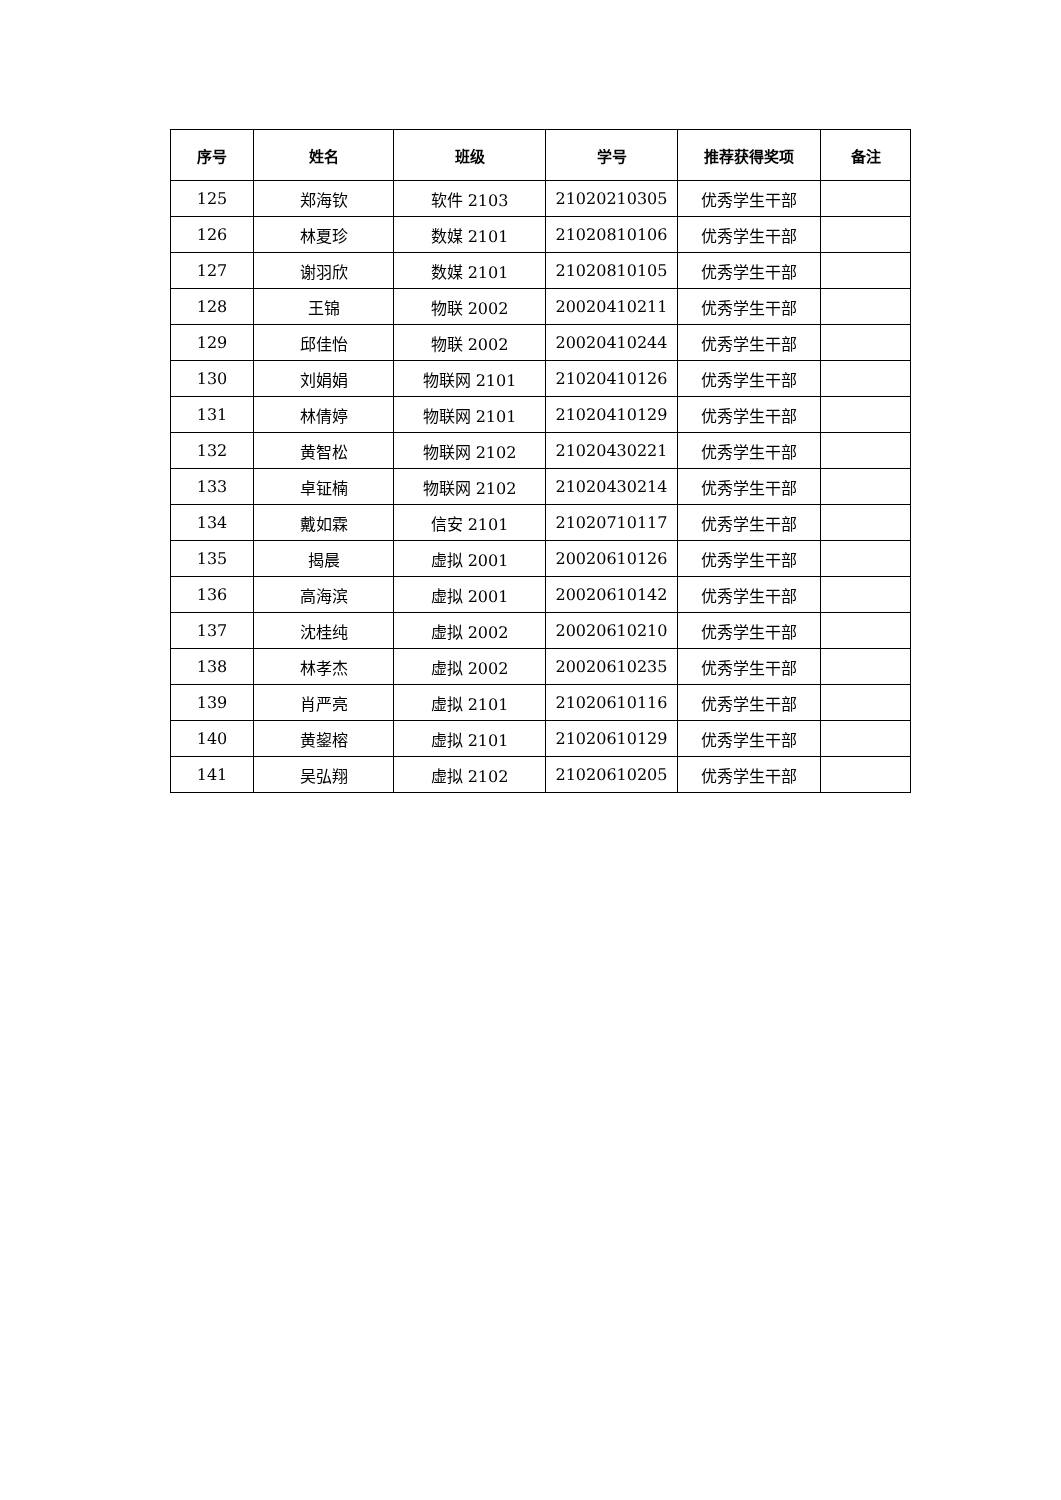| 序号 | 姓名 | 班级 | 学号 | 推荐获得奖项 | 备注 |
| --- | --- | --- | --- | --- | --- |
| 125 | 郑海钦 | 软件 2103 | 21020210305 | 优秀学生干部 | |
| 126 | 林夏珍 | 数媒 2101 | 21020810106 | 优秀学生干部 | |
| 127 | 谢羽欣 | 数媒 2101 | 21020810105 | 优秀学生干部 | |
| 128 | 王锦 | 物联 2002 | 20020410211 | 优秀学生干部 | |
| 129 | 邱佳怡 | 物联 2002 | 20020410244 | 优秀学生干部 | |
| 130 | 刘娟娟 | 物联网 2101 | 21020410126 | 优秀学生干部 | |
| 131 | 林倩婷 | 物联网 2101 | 21020410129 | 优秀学生干部 | |
| 132 | 黄智松 | 物联网 2102 | 21020430221 | 优秀学生干部 | |
| 133 | 卓钲楠 | 物联网 2102 | 21020430214 | 优秀学生干部 | |
| 134 | 戴如霖 | 信安 2101 | 21020710117 | 优秀学生干部 | |
| 135 | 揭晨 | 虚拟 2001 | 20020610126 | 优秀学生干部 | |
| 136 | 高海滨 | 虚拟 2001 | 20020610142 | 优秀学生干部 | |
| 137 | 沈桂纯 | 虚拟 2002 | 20020610210 | 优秀学生干部 | |
| 138 | 林孝杰 | 虚拟 2002 | 20020610235 | 优秀学生干部 | |
| 139 | 肖严亮 | 虚拟 2101 | 21020610116 | 优秀学生干部 | |
| 140 | 黄鋆榕 | 虚拟 2101 | 21020610129 | 优秀学生干部 | |
| 141 | 吴弘翔 | 虚拟 2102 | 21020610205 | 优秀学生干部 | |